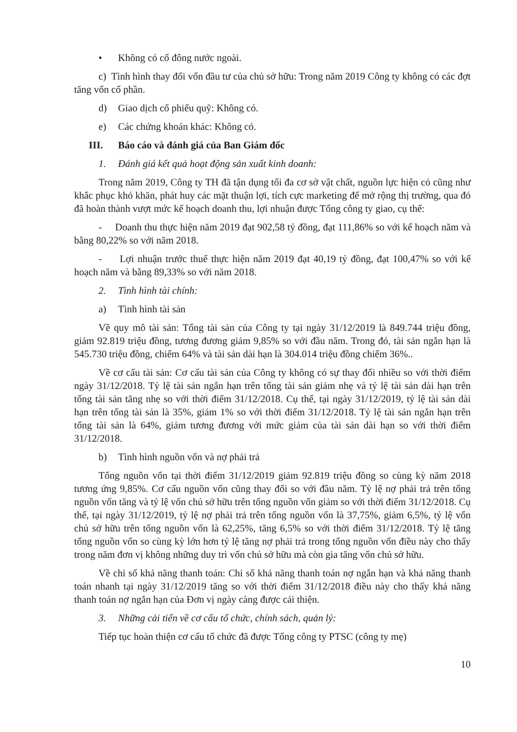• Không có cổ đông nước ngoài.
c) Tình hình thay đổi vốn đầu tư của chủ sở hữu: Trong năm 2019 Công ty không có các đợt tăng vốn cổ phần.
d) Giao dịch cổ phiếu quỹ: Không có.
e) Các chứng khoán khác: Không có.
III. Báo cáo và đánh giá của Ban Giám đốc
1. Đánh giá kết quả hoạt động sản xuất kinh doanh:
Trong năm 2019, Công ty TH đã tận dụng tối đa cơ sở vật chất, nguồn lực hiện có cũng như khắc phục khó khăn, phát huy các mặt thuận lợi, tích cực marketing để mở rộng thị trường, qua đó đã hoàn thành vượt mức kế hoạch doanh thu, lợi nhuận được Tổng công ty giao, cụ thể:
- Doanh thu thực hiện năm 2019 đạt 902,58 tỷ đồng, đạt 111,86% so với kế hoạch năm và bằng 80,22% so với năm 2018.
- Lợi nhuận trước thuế thực hiện năm 2019 đạt 40,19 tỷ đồng, đạt 100,47% so với kế hoạch năm và bằng 89,33% so với năm 2018.
2. Tình hình tài chính:
a) Tình hình tài sản
Về quy mô tài sản: Tổng tài sản của Công ty tại ngày 31/12/2019 là 849.744 triệu đồng, giảm 92.819 triệu đồng, tương đương giảm 9,85% so với đầu năm. Trong đó, tài sản ngắn hạn là 545.730 triệu đồng, chiếm 64% và tài sản dài hạn là 304.014 triệu đồng chiếm 36%..
Về cơ cấu tài sản: Cơ cấu tài sản của Công ty không có sự thay đổi nhiều so với thời điểm ngày 31/12/2018. Tỷ lệ tài sản ngắn hạn trên tổng tài sản giảm nhẹ và tỷ lệ tài sản dài hạn trên tổng tài sản tăng nhẹ so với thời điểm 31/12/2018. Cụ thể, tại ngày 31/12/2019, tỷ lệ tài sản dài hạn trên tổng tài sản là 35%, giảm 1% so với thời điểm 31/12/2018. Tỷ lệ tài sản ngắn hạn trên tổng tài sản là 64%, giảm tương đương với mức giảm của tài sản dài hạn so với thời điểm 31/12/2018.
b) Tình hình nguồn vốn và nợ phải trả
Tổng nguồn vốn tại thời điểm 31/12/2019 giảm 92.819 triệu đồng so cùng kỳ năm 2018 tương ứng 9,85%. Cơ cấu nguồn vốn cũng thay đổi so với đầu năm. Tỷ lệ nợ phải trả trên tổng nguồn vốn tăng và tỷ lệ vốn chủ sở hữu trên tổng nguồn vốn giảm so với thời điểm 31/12/2018. Cụ thể, tại ngày 31/12/2019, tỷ lệ nợ phải trả trên tổng nguồn vốn là 37,75%, giảm 6,5%, tỷ lệ vốn chủ sở hữu trên tổng nguồn vốn là 62,25%, tăng 6,5% so với thời điểm 31/12/2018. Tỷ lệ tăng tổng nguồn vốn so cùng kỳ lớn hơn tỷ lệ tăng nợ phải trả trong tổng nguồn vốn điều này cho thấy trong năm đơn vị không những duy trì vốn chủ sở hữu mà còn gia tăng vốn chủ sở hữu.
Về chỉ số khả năng thanh toán: Chỉ số khả năng thanh toán nợ ngắn hạn và khả năng thanh toán nhanh tại ngày 31/12/2019 tăng so với thời điểm 31/12/2018 điều này cho thấy khả năng thanh toán nợ ngắn hạn của Đơn vị ngày càng được cải thiện.
3. Những cải tiến về cơ cấu tổ chức, chính sách, quản lý:
Tiếp tục hoàn thiện cơ cấu tổ chức đã được Tổng công ty PTSC (công ty mẹ)
10